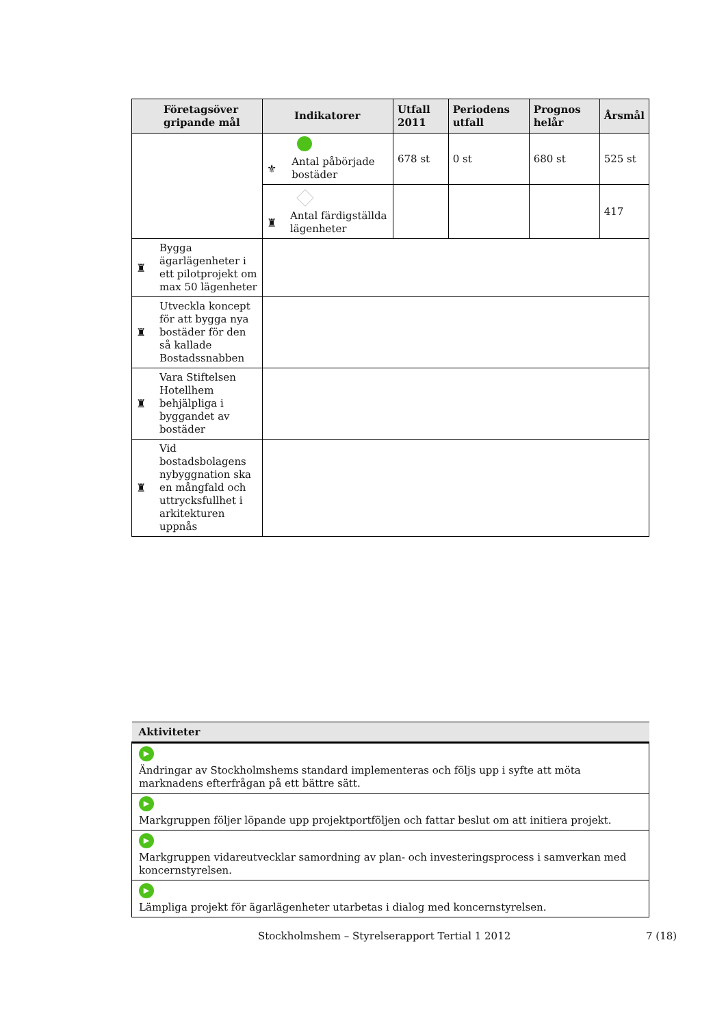| Företagsöver gripande mål | Indikatorer | Utfall 2011 | Periodens utfall | Prognos helår | Årsmål |
| --- | --- | --- | --- | --- | --- |
| | ⚜ Antal påbörjade bostäder | 678 st | 0 st | 680 st | 525 st |
| | ♜ Antal färdigställda lägenheter | | | | 417 |
| ♜ Bygga ägarlägenheter i ett pilotprojekt om max 50 lägenheter | | | | | |
| ♜ Utveckla koncept för att bygga nya bostäder för den så kallade Bostadssnabben | | | | | |
| ♜ Vara Stiftelsen Hotellhem behjälpliga i byggandet av bostäder | | | | | |
| ♜ Vid bostadsbolagens nybyggnation ska en mångfald och uttrycksfullhet i arkitekturen uppnås | | | | | |
| Aktiviteter |
| --- |
| ▶ Ändringar av Stockholmshems standard implementeras och följs upp i syfte att möta marknadens efterfrågan på ett bättre sätt. |
| ▶ Markgruppen följer löpande upp projektportföljen och fattar beslut om att initiera projekt. |
| ▶ Markgruppen vidareutvecklar samordning av plan- och investeringsprocess i samverkan med koncernstyrelsen. |
| ▶ Lämpliga projekt för ägarlägenheter utarbetas i dialog med koncernstyrelsen. |
Stockholmshem – Styrelserapport Tertial 1 2012 7 (18)